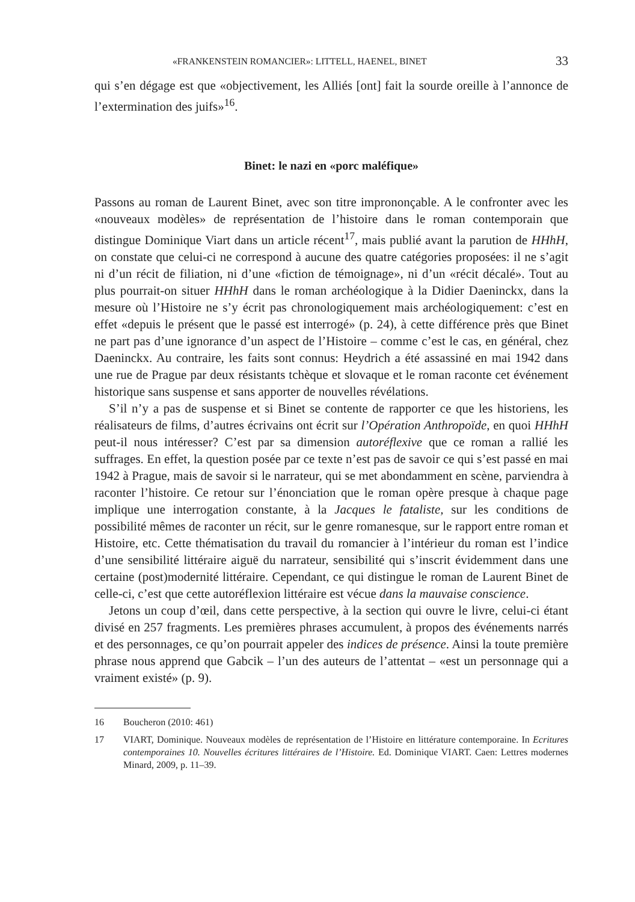«FRANKENSTEIN ROMANCIER»: LITTELL, HAENEL, BINET 33
qui s’en dégage est que «objectivement, les Alliés [ont] fait la sourde oreille à l’annonce de l’extermination des juifs»<sup>16</sup>.
Binet: le nazi en «porc maléfique»
Passons au roman de Laurent Binet, avec son titre imprononçable. A le confronter avec les «nouveaux modèles» de représentation de l’histoire dans le roman contemporain que distingue Dominique Viart dans un article récent<sup>17</sup>, mais publié avant la parution de HHhH, on constate que celui-ci ne correspond à aucune des quatre catégories proposées: il ne s’agit ni d’un récit de filiation, ni d’une «fiction de témoignage», ni d’un «récit décalé». Tout au plus pourrait-on situer HHhH dans le roman archéologique à la Didier Daeninckx, dans la mesure où l’Histoire ne s’y écrit pas chronologiquement mais archéologiquement: c’est en effet «depuis le présent que le passé est interrogé» (p. 24), à cette différence près que Binet ne part pas d’une ignorance d’un aspect de l’Histoire – comme c’est le cas, en général, chez Daeninckx. Au contraire, les faits sont connus: Heydrich a été assassiné en mai 1942 dans une rue de Prague par deux résistants tchèque et slovaque et le roman raconte cet événement historique sans suspense et sans apporter de nouvelles révélations.
S’il n’y a pas de suspense et si Binet se contente de rapporter ce que les historiens, les réalisateurs de films, d’autres écrivains ont écrit sur l’Opération Anthropoïde, en quoi HHhH peut-il nous intéresser? C’est par sa dimension autoréflexive que ce roman a rallié les suffrages. En effet, la question posée par ce texte n’est pas de savoir ce qui s’est passé en mai 1942 à Prague, mais de savoir si le narrateur, qui se met abondamment en scène, parviendra à raconter l’histoire. Ce retour sur l’énonciation que le roman opère presque à chaque page implique une interrogation constante, à la Jacques le fataliste, sur les conditions de possibilité mêmes de raconter un récit, sur le genre romanesque, sur le rapport entre roman et Histoire, etc. Cette thématisation du travail du romancier à l’intérieur du roman est l’indice d’une sensibilité littéraire aiguë du narrateur, sensibilité qui s’inscrit évidemment dans une certaine (post)modernité littéraire. Cependant, ce qui distingue le roman de Laurent Binet de celle-ci, c’est que cette autoréflexion littéraire est vécue dans la mauvaise conscience.
Jetons un coup d’œil, dans cette perspective, à la section qui ouvre le livre, celui-ci étant divisé en 257 fragments. Les premières phrases accumulent, à propos des événements narrés et des personnages, ce qu’on pourrait appeler des indices de présence. Ainsi la toute première phrase nous apprend que Gabcik – l’un des auteurs de l’attentat – «est un personnage qui a vraiment existé» (p. 9).
16 Boucheron (2010: 461)
17 VIART, Dominique. Nouveaux modèles de représentation de l’Histoire en littérature contemporaine. In Ecritures contemporaines 10. Nouvelles écritures littéraires de l’Histoire. Ed. Dominique VIART. Caen: Lettres modernes Minard, 2009, p. 11–39.